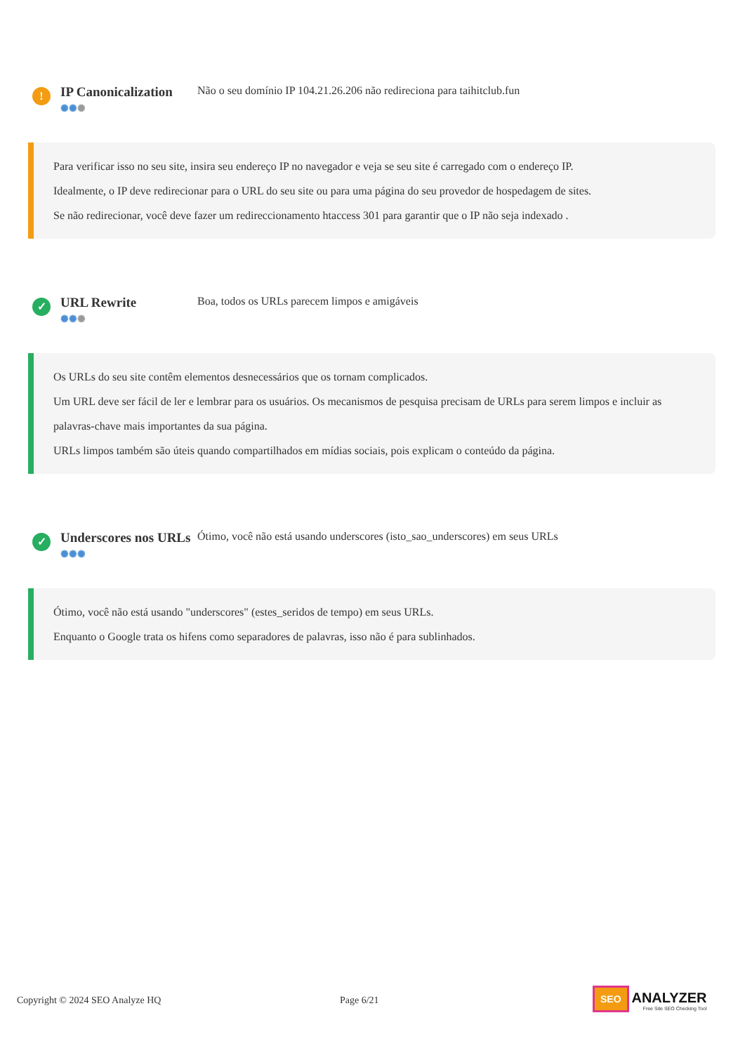!
IP Canonicalization
✺✺✺
Não o seu domínio IP 104.21.26.206 não redireciona para taihitclub.fun
Para verificar isso no seu site, insira seu endereço IP no navegador e veja se seu site é carregado com o endereço IP.
Idealmente, o IP deve redirecionar para o URL do seu site ou para uma página do seu provedor de hospedagem de sites.
Se não redirecionar, você deve fazer um redireccionamento htaccess 301 para garantir que o IP não seja indexado .
✓
URL Rewrite
✺✺✺
Boa, todos os URLs parecem limpos e amigáveis
Os URLs do seu site contêm elementos desnecessários que os tornam complicados.
Um URL deve ser fácil de ler e lembrar para os usuários. Os mecanismos de pesquisa precisam de URLs para serem limpos e incluir as palavras-chave mais importantes da sua página.
URLs limpos também são úteis quando compartilhados em mídias sociais, pois explicam o conteúdo da página.
✓
Underscores nos URLs
✺✺✺
Ótimo, você não está usando underscores (isto_sao_underscores) em seus URLs
Ótimo, você não está usando "underscores" (estes_seridos de tempo) em seus URLs.
Enquanto o Google trata os hifens como separadores de palavras, isso não é para sublinhados.
Copyright © 2024 SEO Analyze HQ Page 6/21
SEO ANALYZER
Free Site SEO Checking Tool